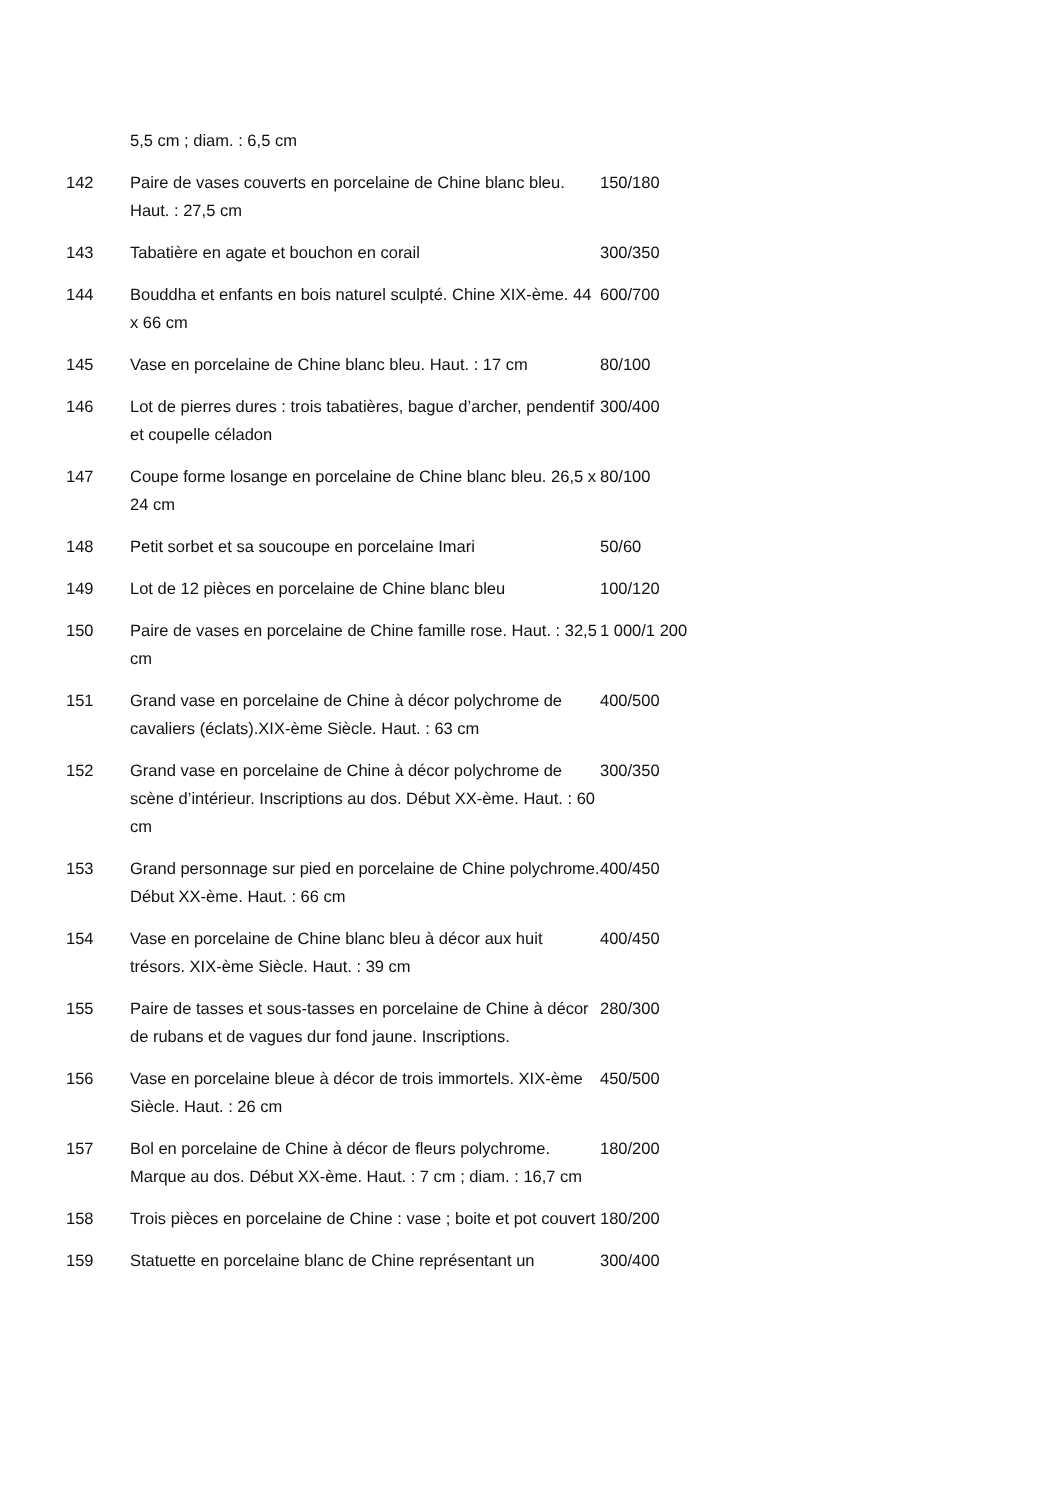| | 5,5 cm ; diam. : 6,5 cm | |
| 142 | Paire de vases couverts en porcelaine de Chine blanc bleu. Haut. : 27,5 cm | 150/180 |
| 143 | Tabatière en agate et bouchon en corail | 300/350 |
| 144 | Bouddha et enfants en bois naturel sculpté. Chine XIX-ème. 44 x 66 cm | 600/700 |
| 145 | Vase en porcelaine de Chine blanc bleu. Haut. : 17 cm | 80/100 |
| 146 | Lot de pierres dures : trois tabatières, bague d’archer, pendentif et coupelle céladon | 300/400 |
| 147 | Coupe forme losange en porcelaine de Chine blanc bleu. 26,5 x 24 cm | 80/100 |
| 148 | Petit sorbet et sa soucoupe en porcelaine Imari | 50/60 |
| 149 | Lot de 12 pièces en porcelaine de Chine blanc bleu | 100/120 |
| 150 | Paire de vases en porcelaine de Chine famille rose. Haut. : 32,5 cm | 1 000/1 200 |
| 151 | Grand vase en porcelaine de Chine à décor polychrome de cavaliers (éclats).XIX-ème Siècle. Haut. : 63 cm | 400/500 |
| 152 | Grand vase en porcelaine de Chine à décor polychrome de scène d’intérieur. Inscriptions au dos. Début XX-ème. Haut. : 60 cm | 300/350 |
| 153 | Grand personnage sur pied en porcelaine de Chine polychrome. Début XX-ème. Haut. : 66 cm | 400/450 |
| 154 | Vase en porcelaine de Chine blanc bleu à décor aux huit trésors. XIX-ème Siècle. Haut. : 39 cm | 400/450 |
| 155 | Paire de tasses et sous-tasses en porcelaine de Chine à décor de rubans et de vagues dur fond jaune. Inscriptions. | 280/300 |
| 156 | Vase en porcelaine bleue à décor de trois immortels. XIX-ème Siècle. Haut. : 26 cm | 450/500 |
| 157 | Bol en porcelaine de Chine à décor de fleurs polychrome. Marque au dos. Début XX-ème. Haut. : 7 cm ; diam. : 16,7 cm | 180/200 |
| 158 | Trois pièces en porcelaine de Chine : vase ; boite et pot couvert | 180/200 |
| 159 | Statuette en porcelaine blanc de Chine représentant un | 300/400 |